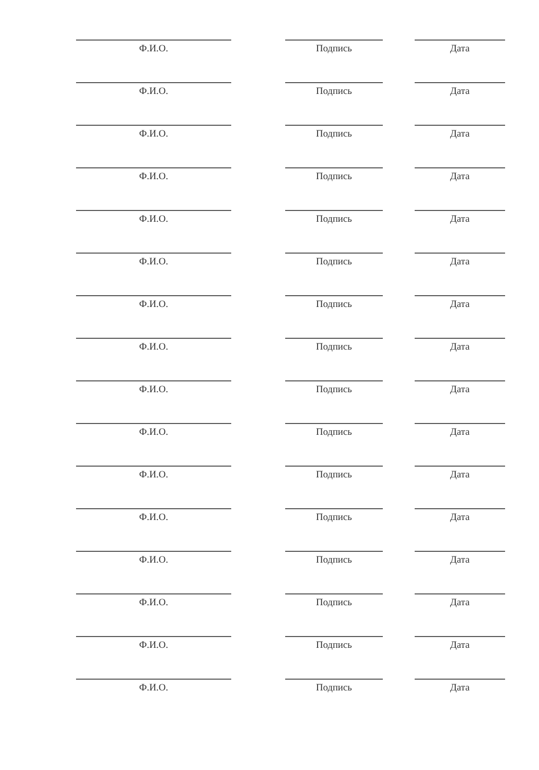Ф.И.О. Подпись Дата
Ф.И.О. Подпись Дата
Ф.И.О. Подпись Дата
Ф.И.О. Подпись Дата
Ф.И.О. Подпись Дата
Ф.И.О. Подпись Дата
Ф.И.О. Подпись Дата
Ф.И.О. Подпись Дата
Ф.И.О. Подпись Дата
Ф.И.О. Подпись Дата
Ф.И.О. Подпись Дата
Ф.И.О. Подпись Дата
Ф.И.О. Подпись Дата
Ф.И.О. Подпись Дата
Ф.И.О. Подпись Дата
Ф.И.О. Подпись Дата